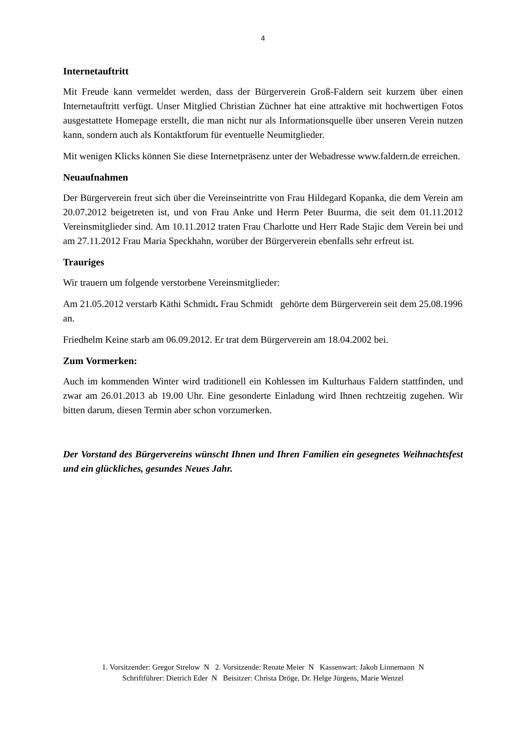4
Internetauftritt
Mit Freude kann vermeldet werden, dass der Bürgerverein Groß-Faldern seit kurzem über einen Internetauftritt verfügt. Unser Mitglied Christian Züchner hat eine attraktive mit hochwertigen Fotos ausgestattete Homepage erstellt, die man nicht nur als Informationsquelle über unseren Verein nutzen kann, sondern auch als Kontaktforum für eventuelle Neumitglieder.
Mit wenigen Klicks können Sie diese Internetpräsenz unter der Webadresse www.faldern.de erreichen.
Neuaufnahmen
Der Bürgerverein freut sich über die Vereinseintritte von Frau Hildegard Kopanka, die dem Verein am 20.07.2012 beigetreten ist, und von Frau Anke und Herrn Peter Buurma, die seit dem 01.11.2012 Vereinsmitglieder sind. Am 10.11.2012 traten Frau Charlotte und Herr Rade Stajic dem Verein bei und am 27.11.2012 Frau Maria Speckhahn, worüber der Bürgerverein ebenfalls sehr erfreut ist.
Trauriges
Wir trauern um folgende verstorbene Vereinsmitglieder:
Am 21.05.2012 verstarb Käthi Schmidt. Frau Schmidt gehörte dem Bürgerverein seit dem 25.08.1996 an.
Friedhelm Keine starb am 06.09.2012. Er trat dem Bürgerverein am 18.04.2002 bei.
Zum Vormerken:
Auch im kommenden Winter wird traditionell ein Kohlessen im Kulturhaus Faldern stattfinden, und zwar am 26.01.2013 ab 19.00 Uhr. Eine gesonderte Einladung wird Ihnen rechtzeitig zugehen. Wir bitten darum, diesen Termin aber schon vorzumerken.
Der Vorstand des Bürgervereins wünscht Ihnen und Ihren Familien ein gesegnetes Weihnachtsfest und ein glückliches, gesundes Neues Jahr.
1. Vorsitzender: Gregor Strelow N 2. Vorsitzende: Renate Meier N Kassenwart: Jakob Linnemann N
Schriftführer: Dietrich Eder N Beisitzer: Christa Dröge, Dr. Helge Jürgens, Marie Wenzel